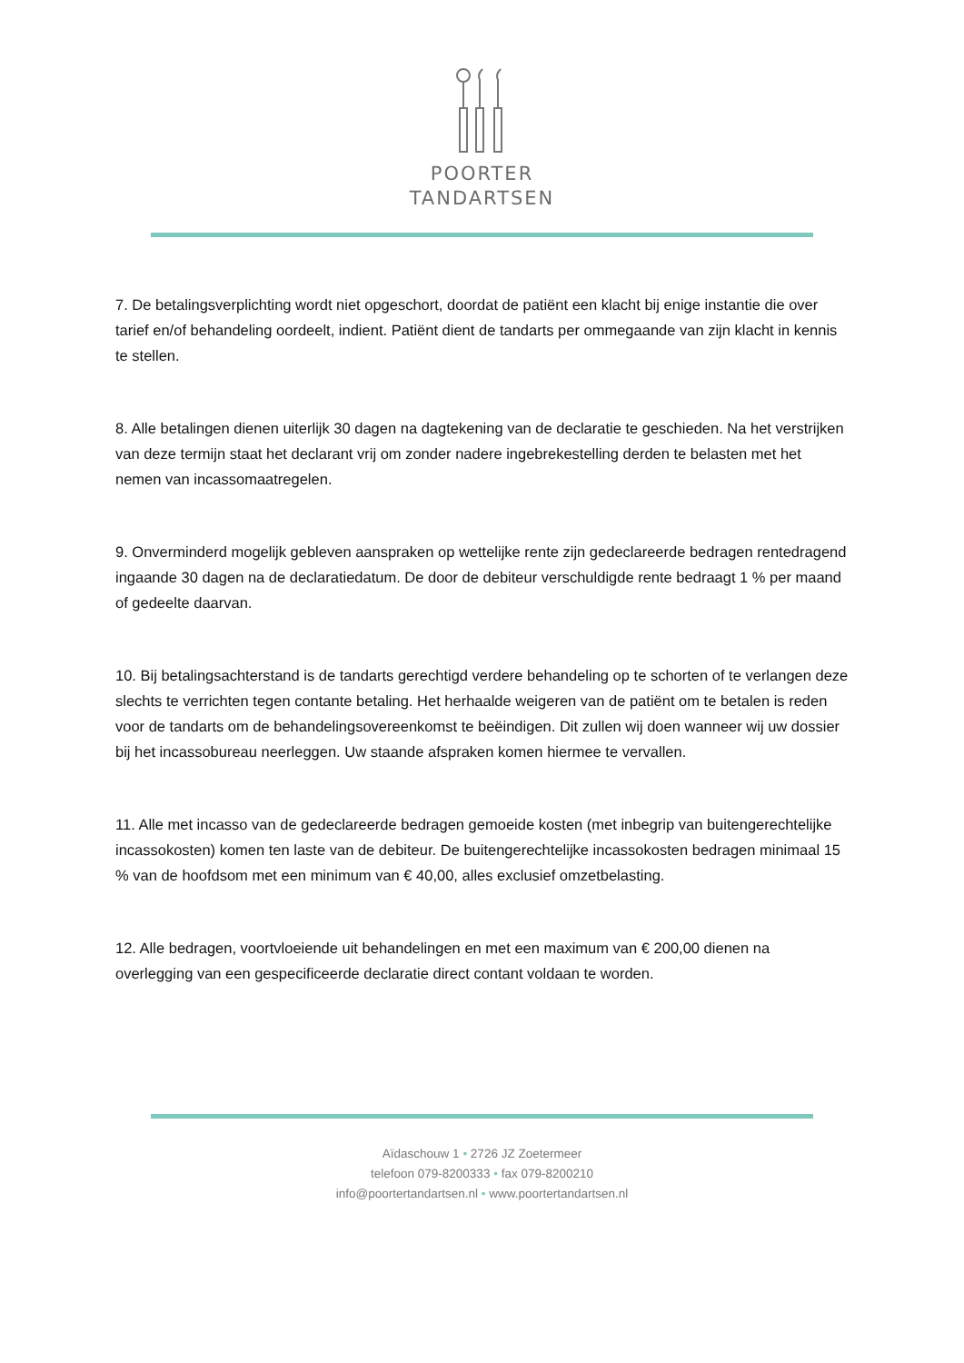POORTER
TANDARTSEN
7. De betalingsverplichting wordt niet opgeschort, doordat de patiënt een klacht bij enige instantie die over tarief en/of behandeling oordeelt, indient. Patiënt dient de tandarts per ommegaande van zijn klacht in kennis te stellen.
8. Alle betalingen dienen uiterlijk 30 dagen na dagtekening van de declaratie te geschieden. Na het verstrijken van deze termijn staat het declarant vrij om zonder nadere ingebrekestelling derden te belasten met het nemen van incassomaatregelen.
9. Onverminderd mogelijk gebleven aanspraken op wettelijke rente zijn gedeclareerde bedragen rentedragend ingaande 30 dagen na de declaratiedatum. De door de debiteur verschuldigde rente bedraagt 1 % per maand of gedeelte daarvan.
10. Bij betalingsachterstand is de tandarts gerechtigd verdere behandeling op te schorten of te verlangen deze slechts te verrichten tegen contante betaling. Het herhaalde weigeren van de patiënt om te betalen is reden voor de tandarts om de behandelingsovereenkomst te beëindigen. Dit zullen wij doen wanneer wij uw dossier bij het incassobureau neerleggen. Uw staande afspraken komen hiermee te vervallen.
11. Alle met incasso van de gedeclareerde bedragen gemoeide kosten (met inbegrip van buitengerechtelijke incassokosten) komen ten laste van de debiteur. De buitengerechtelijke incassokosten bedragen minimaal 15 % van de hoofdsom met een minimum van € 40,00, alles exclusief omzetbelasting.
12. Alle bedragen, voortvloeiende uit behandelingen en met een maximum van € 200,00 dienen na overlegging van een gespecificeerde declaratie direct contant voldaan te worden.
Aïdaschouw 1 • 2726 JZ Zoetermeer
telefoon 079-8200333 • fax 079-8200210
info@poortertandartsen.nl • www.poortertandartsen.nl